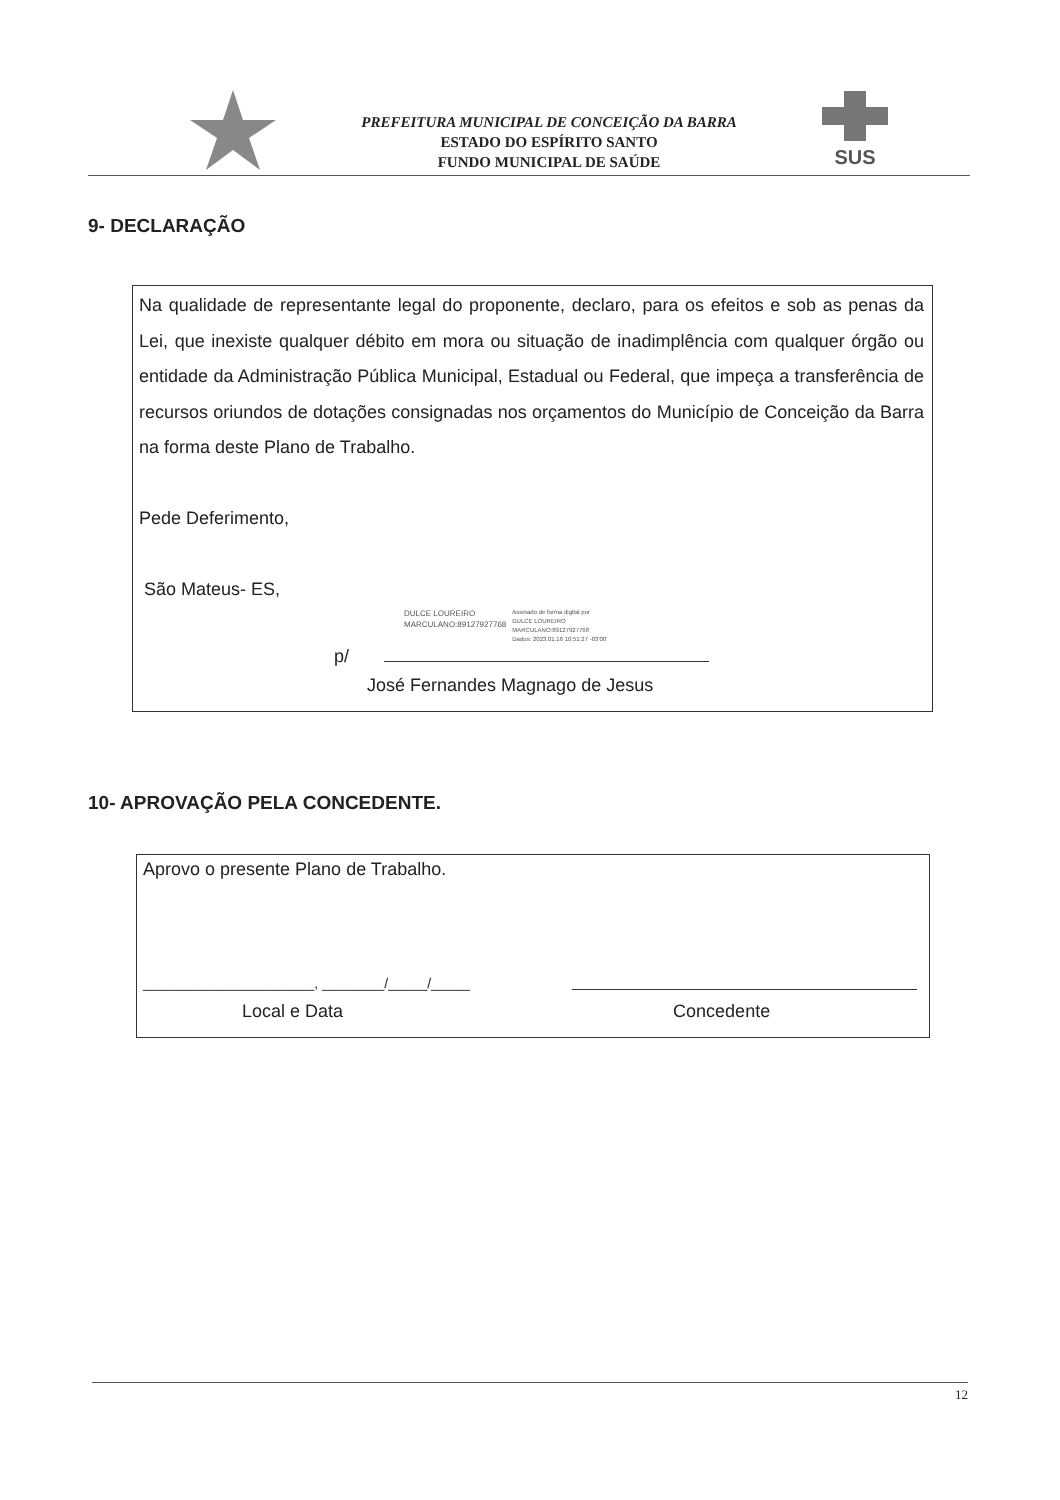PREFEITURA MUNICIPAL DE CONCEIÇÃO DA BARRA
ESTADO DO ESPÍRITO SANTO
FUNDO MUNICIPAL DE SAÚDE
SUS
9- DECLARAÇÃO
Na qualidade de representante legal do proponente, declaro, para os efeitos e sob as penas da Lei, que inexiste qualquer débito em mora ou situação de inadimplência com qualquer órgão ou entidade da Administração Pública Municipal, Estadual ou Federal, que impeça a transferência de recursos oriundos de dotações consignadas nos orçamentos do Município de Conceição da Barra na forma deste Plano de Trabalho.
Pede Deferimento,
São Mateus- ES,
DULCE LOUREIRO
MARCULANO:89127927768 Assinado de forma digital por
DULCE LOUREIRO
MARCULANO:89127927768
Dados: 2023.01.16 10:51:27 -03'00'
p/
José Fernandes Magnago de Jesus
10- APROVAÇÃO PELA CONCEDENTE.
Aprovo o presente Plano de Trabalho.
______________________, ________/_____/_____
Local e Data Concedente
12